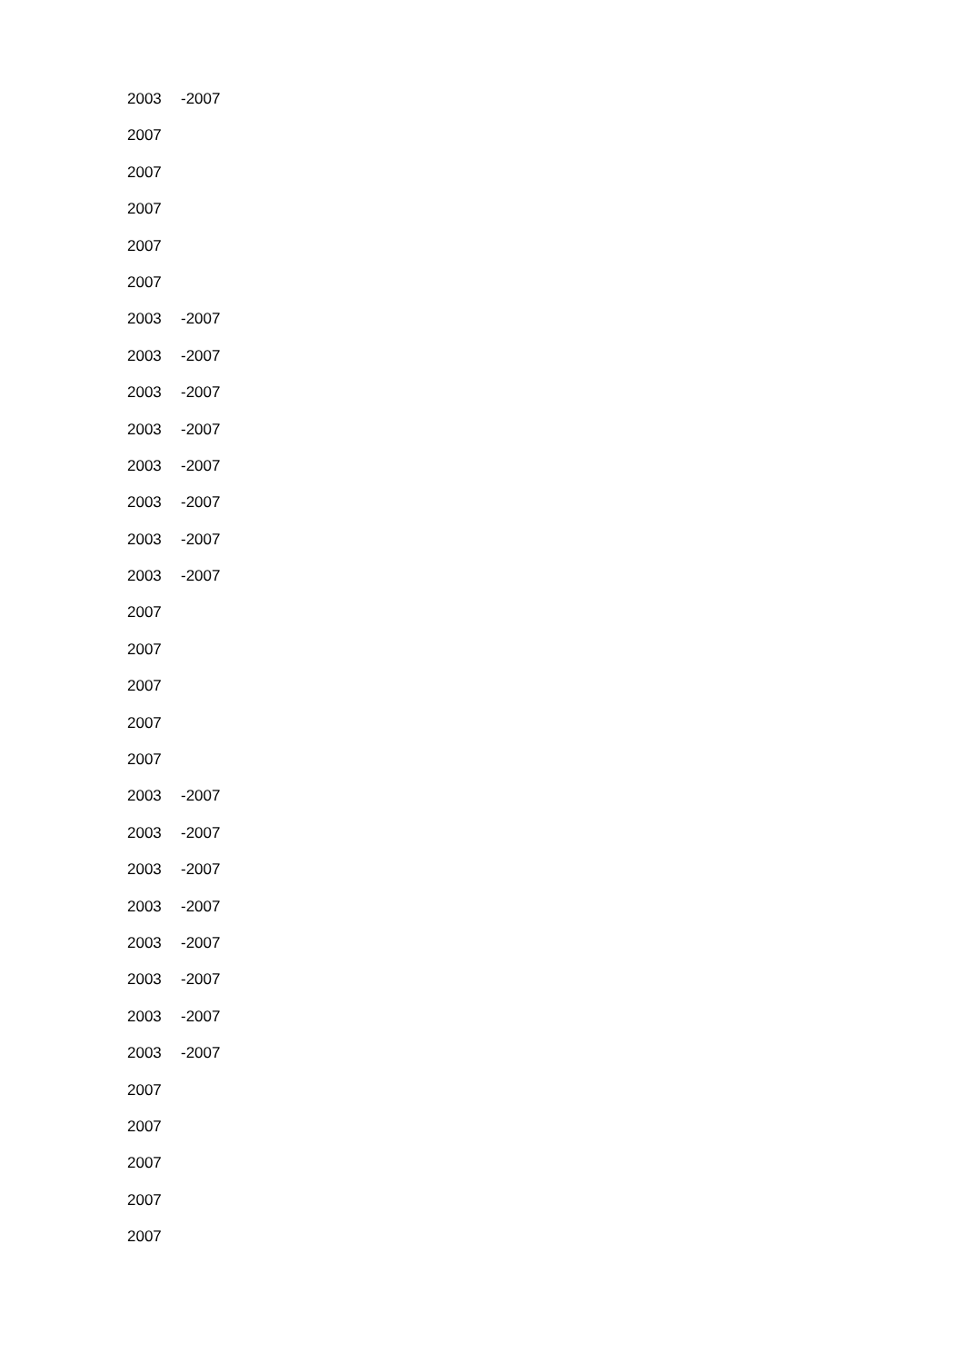2003 -2007
2007
2007
2007
2007
2007
2003 -2007
2003 -2007
2003 -2007
2003 -2007
2003 -2007
2003 -2007
2003 -2007
2003 -2007
2007
2007
2007
2007
2007
2003 -2007
2003 -2007
2003 -2007
2003 -2007
2003 -2007
2003 -2007
2003 -2007
2003 -2007
2007
2007
2007
2007
2007